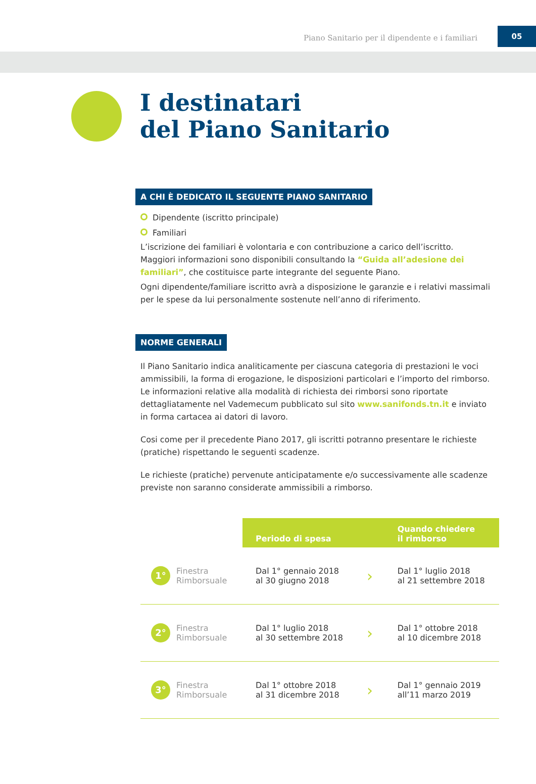Piano Sanitario per il dipendente e i familiari 05
I destinatari
del Piano Sanitario
A CHI È DEDICATO IL SEGUENTE PIANO SANITARIO
Dipendente (iscritto principale)
Familiari
L’iscrizione dei familiari è volontaria e con contribuzione a carico dell’iscritto.
Maggiori informazioni sono disponibili consultando la “Guida all’adesione dei familiari”, che costituisce parte integrante del seguente Piano.
Ogni dipendente/familiare iscritto avrà a disposizione le garanzie e i relativi massimali per le spese da lui personalmente sostenute nell’anno di riferimento.
NORME GENERALI
Il Piano Sanitario indica analiticamente per ciascuna categoria di prestazioni le voci ammissibili, la forma di erogazione, le disposizioni particolari e l’importo del rimborso. Le informazioni relative alla modalità di richiesta dei rimborsi sono riportate dettagliatamente nel Vademecum pubblicato sul sito www.sanifonds.tn.it e inviato in forma cartacea ai datori di lavoro.
Cosi come per il precedente Piano 2017, gli iscritti potranno presentare le richieste (pratiche) rispettando le seguenti scadenze.
Le richieste (pratiche) pervenute anticipatamente e/o successivamente alle scadenze previste non saranno considerate ammissibili a rimborso.
| | Periodo di spesa | | Quando chiedere il rimborso |
| 1° Finestra Rimborsuale | Dal 1° gennaio 2018 al 30 giugno 2018 | › | Dal 1° luglio 2018 al 21 settembre 2018 |
| 2° Finestra Rimborsuale | Dal 1° luglio 2018 al 30 settembre 2018 | › | Dal 1° ottobre 2018 al 10 dicembre 2018 |
| 3° Finestra Rimborsuale | Dal 1° ottobre 2018 al 31 dicembre 2018 | › | Dal 1° gennaio 2019 all’11 marzo 2019 |